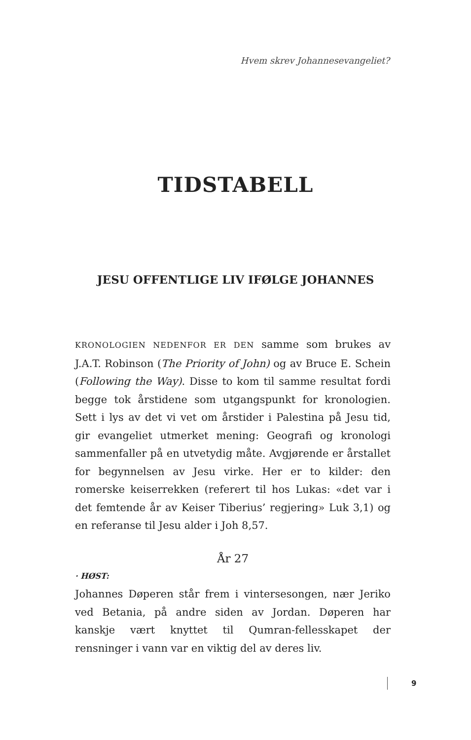Hvem skrev Johannesevangeliet?
TIDSTABELL
JESU OFFENTLIGE LIV IFØLGE JOHANNES
KRONOLOGIEN NEDENFOR ER DEN samme som brukes av J.A.T. Robinson (The Priority of John) og av Bruce E. Schein (Following the Way). Disse to kom til samme resultat fordi begge tok årstidene som utgangspunkt for kronologien. Sett i lys av det vi vet om årstider i Palestina på Jesu tid, gir evangeliet utmerket mening: Geografi og kronologi sammenfaller på en utvetydig måte. Avgjørende er årstallet for begynnelsen av Jesu virke. Her er to kilder: den romerske keiserrekken (referert til hos Lukas: «det var i det femtende år av Keiser Tiberius’ regjering» Luk 3,1) og en referanse til Jesu alder i Joh 8,57.
År 27
· HØST:
Johannes Døperen står frem i vintersesongen, nær Jeriko ved Betania, på andre siden av Jordan. Døperen har kanskje vært knyttet til Qumran-fellesskapet der rensninger i vann var en viktig del av deres liv.
9